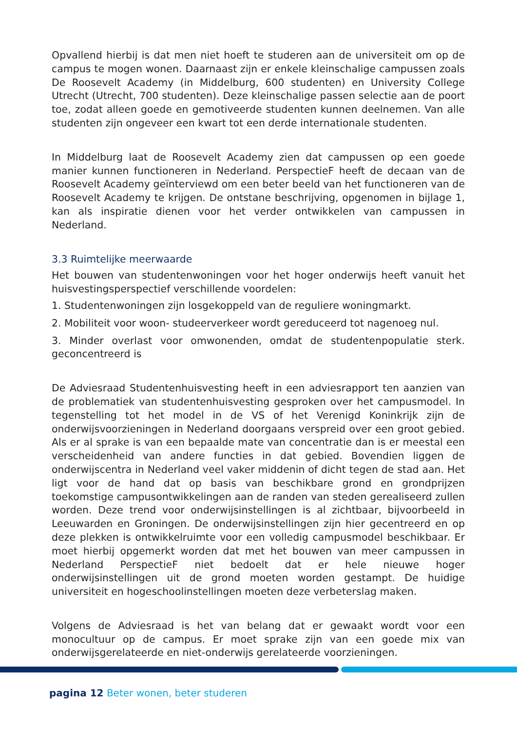Opvallend hierbij is dat men niet hoeft te studeren aan de universiteit om op de campus te mogen wonen. Daarnaast zijn er enkele kleinschalige campussen zoals De Roosevelt Academy (in Middelburg, 600 studenten) en University College Utrecht (Utrecht, 700 studenten). Deze kleinschalige passen selectie aan de poort toe, zodat alleen goede en gemotiveerde studenten kunnen deelnemen. Van alle studenten zijn ongeveer een kwart tot een derde internationale studenten.
In Middelburg laat de Roosevelt Academy zien dat campussen op een goede manier kunnen functioneren in Nederland. PerspectieF heeft de decaan van de Roosevelt Academy geïnterviewd om een beter beeld van het functioneren van de Roosevelt Academy te krijgen. De ontstane beschrijving, opgenomen in bijlage 1, kan als inspiratie dienen voor het verder ontwikkelen van campussen in Nederland.
3.3 Ruimtelijke meerwaarde
Het bouwen van studentenwoningen voor het hoger onderwijs heeft vanuit het huisvestingsperspectief verschillende voordelen:
1. Studentenwoningen zijn losgekoppeld van de reguliere woningmarkt.
2. Mobiliteit voor woon- studeerverkeer wordt gereduceerd tot nagenoeg nul.
3. Minder overlast voor omwonenden, omdat de studentenpopulatie sterk. geconcentreerd is
De Adviesraad Studentenhuisvesting heeft in een adviesrapport ten aanzien van de problematiek van studentenhuisvesting gesproken over het campusmodel. In tegenstelling tot het model in de VS of het Verenigd Koninkrijk zijn de onderwijsvoorzieningen in Nederland doorgaans verspreid over een groot gebied. Als er al sprake is van een bepaalde mate van concentratie dan is er meestal een verscheidenheid van andere functies in dat gebied. Bovendien liggen de onderwijscentra in Nederland veel vaker middenin of dicht tegen de stad aan. Het ligt voor de hand dat op basis van beschikbare grond en grondprijzen toekomstige campusontwikkelingen aan de randen van steden gerealiseerd zullen worden. Deze trend voor onderwijsinstellingen is al zichtbaar, bijvoorbeeld in Leeuwarden en Groningen. De onderwijsinstellingen zijn hier gecentreerd en op deze plekken is ontwikkelruimte voor een volledig campusmodel beschikbaar. Er moet hierbij opgemerkt worden dat met het bouwen van meer campussen in Nederland PerspectieF niet bedoelt dat er hele nieuwe hoger onderwijsinstellingen uit de grond moeten worden gestampt. De huidige universiteit en hogeschoolinstellingen moeten deze verbeterslag maken.
Volgens de Adviesraad is het van belang dat er gewaakt wordt voor een monocultuur op de campus. Er moet sprake zijn van een goede mix van onderwijsgerelateerde en niet-onderwijs gerelateerde voorzieningen.
pagina 12 Beter wonen, beter studeren